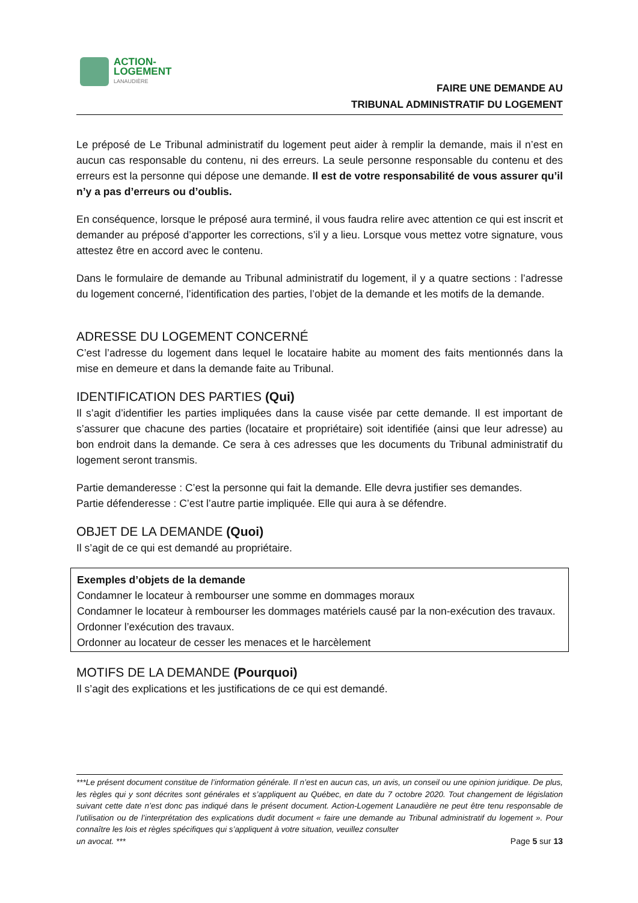ACTION-
LOGEMENT
LANAUDIÈRE
FAIRE UNE DEMANDE AU
TRIBUNAL ADMINISTRATIF DU LOGEMENT
Le préposé de Le Tribunal administratif du logement peut aider à remplir la demande, mais il n’est en aucun cas responsable du contenu, ni des erreurs. La seule personne responsable du contenu et des erreurs est la personne qui dépose une demande. Il est de votre responsabilité de vous assurer qu’il n’y a pas d’erreurs ou d’oublis.
En conséquence, lorsque le préposé aura terminé, il vous faudra relire avec attention ce qui est inscrit et demander au préposé d’apporter les corrections, s’il y a lieu. Lorsque vous mettez votre signature, vous attestez être en accord avec le contenu.
Dans le formulaire de demande au Tribunal administratif du logement, il y a quatre sections : l’adresse du logement concerné, l’identification des parties, l’objet de la demande et les motifs de la demande.
ADRESSE DU LOGEMENT CONCERNÉ
C’est l’adresse du logement dans lequel le locataire habite au moment des faits mentionnés dans la mise en demeure et dans la demande faite au Tribunal.
IDENTIFICATION DES PARTIES (Qui)
Il s’agit d’identifier les parties impliquées dans la cause visée par cette demande. Il est important de s’assurer que chacune des parties (locataire et propriétaire) soit identifiée (ainsi que leur adresse) au bon endroit dans la demande. Ce sera à ces adresses que les documents du Tribunal administratif du logement seront transmis.
Partie demanderesse : C’est la personne qui fait la demande. Elle devra justifier ses demandes.
Partie défenderesse : C’est l’autre partie impliquée. Elle qui aura à se défendre.
OBJET DE LA DEMANDE (Quoi)
Il s’agit de ce qui est demandé au propriétaire.
Exemples d’objets de la demande
Condamner le locateur à rembourser une somme en dommages moraux
Condamner le locateur à rembourser les dommages matériels causé par la non-exécution des travaux.
Ordonner l’exécution des travaux.
Ordonner au locateur de cesser les menaces et le harcèlement
MOTIFS DE LA DEMANDE (Pourquoi)
Il s’agit des explications et les justifications de ce qui est demandé.
***Le présent document constitue de l’information générale. Il n’est en aucun cas, un avis, un conseil ou une opinion juridique. De plus, les règles qui y sont décrites sont générales et s’appliquent au Québec, en date du 7 octobre 2020. Tout changement de législation suivant cette date n’est donc pas indiqué dans le présent document. Action-Logement Lanaudière ne peut être tenu responsable de l’utilisation ou de l’interprétation des explications dudit document « faire une demande au Tribunal administratif du logement ». Pour connaître les lois et règles spécifiques qui s’appliquent à votre situation, veuillez consulter
un avocat. *** Page 5 sur 13